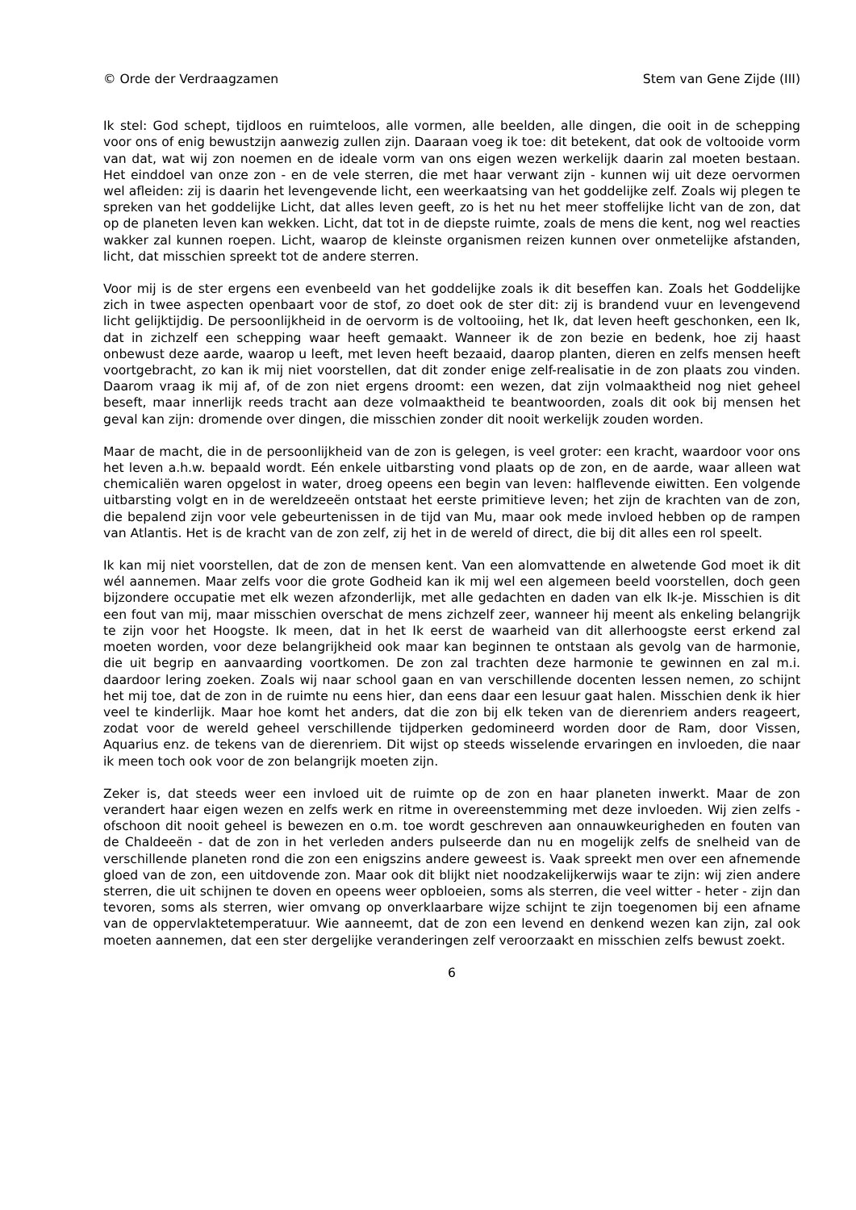© Orde der Verdraagzamen Stem van Gene Zijde (III)
Ik stel: God schept, tijdloos en ruimteloos, alle vormen, alle beelden, alle dingen, die ooit in de schepping voor ons of enig bewustzijn aanwezig zullen zijn. Daaraan voeg ik toe: dit betekent, dat ook de voltooide vorm van dat, wat wij zon noemen en de ideale vorm van ons eigen wezen werkelijk daarin zal moeten bestaan. Het einddoel van onze zon - en de vele sterren, die met haar verwant zijn - kunnen wij uit deze oervormen wel afleiden: zij is daarin het levengevende licht, een weerkaatsing van het goddelijke zelf. Zoals wij plegen te spreken van het goddelijke Licht, dat alles leven geeft, zo is het nu het meer stoffelijke licht van de zon, dat op de planeten leven kan wekken. Licht, dat tot in de diepste ruimte, zoals de mens die kent, nog wel reacties wakker zal kunnen roepen. Licht, waarop de kleinste organismen reizen kunnen over onmetelijke afstanden, licht, dat misschien spreekt tot de andere sterren.
Voor mij is de ster ergens een evenbeeld van het goddelijke zoals ik dit beseffen kan. Zoals het Goddelijke zich in twee aspecten openbaart voor de stof, zo doet ook de ster dit: zij is brandend vuur en levengevend licht gelijktijdig. De persoonlijkheid in de oervorm is de voltooiing, het Ik, dat leven heeft geschonken, een Ik, dat in zichzelf een schepping waar heeft gemaakt. Wanneer ik de zon bezie en bedenk, hoe zij haast onbewust deze aarde, waarop u leeft, met leven heeft bezaaid, daarop planten, dieren en zelfs mensen heeft voortgebracht, zo kan ik mij niet voorstellen, dat dit zonder enige zelf-realisatie in de zon plaats zou vinden. Daarom vraag ik mij af, of de zon niet ergens droomt: een wezen, dat zijn volmaaktheid nog niet geheel beseft, maar innerlijk reeds tracht aan deze volmaaktheid te beantwoorden, zoals dit ook bij mensen het geval kan zijn: dromende over dingen, die misschien zonder dit nooit werkelijk zouden worden.
Maar de macht, die in de persoonlijkheid van de zon is gelegen, is veel groter: een kracht, waardoor voor ons het leven a.h.w. bepaald wordt. Eén enkele uitbarsting vond plaats op de zon, en de aarde, waar alleen wat chemicaliën waren opgelost in water, droeg opeens een begin van leven: halflevende eiwitten. Een volgende uitbarsting volgt en in de wereldzeeën ontstaat het eerste primitieve leven; het zijn de krachten van de zon, die bepalend zijn voor vele gebeurtenissen in de tijd van Mu, maar ook mede invloed hebben op de rampen van Atlantis. Het is de kracht van de zon zelf, zij het in de wereld of direct, die bij dit alles een rol speelt.
Ik kan mij niet voorstellen, dat de zon de mensen kent. Van een alomvattende en alwetende God moet ik dit wél aannemen. Maar zelfs voor die grote Godheid kan ik mij wel een algemeen beeld voorstellen, doch geen bijzondere occupatie met elk wezen afzonderlijk, met alle gedachten en daden van elk Ik-je. Misschien is dit een fout van mij, maar misschien overschat de mens zichzelf zeer, wanneer hij meent als enkeling belangrijk te zijn voor het Hoogste. Ik meen, dat in het Ik eerst de waarheid van dit allerhoogste eerst erkend zal moeten worden, voor deze belangrijkheid ook maar kan beginnen te ontstaan als gevolg van de harmonie, die uit begrip en aanvaarding voortkomen. De zon zal trachten deze harmonie te gewinnen en zal m.i. daardoor lering zoeken. Zoals wij naar school gaan en van verschillende docenten lessen nemen, zo schijnt het mij toe, dat de zon in de ruimte nu eens hier, dan eens daar een lesuur gaat halen. Misschien denk ik hier veel te kinderlijk. Maar hoe komt het anders, dat die zon bij elk teken van de dierenriem anders reageert, zodat voor de wereld geheel verschillende tijdperken gedomineerd worden door de Ram, door Vissen, Aquarius enz. de tekens van de dierenriem. Dit wijst op steeds wisselende ervaringen en invloeden, die naar ik meen toch ook voor de zon belangrijk moeten zijn.
Zeker is, dat steeds weer een invloed uit de ruimte op de zon en haar planeten inwerkt. Maar de zon verandert haar eigen wezen en zelfs werk en ritme in overeenstemming met deze invloeden. Wij zien zelfs - ofschoon dit nooit geheel is bewezen en o.m. toe wordt geschreven aan onnauwkeurigheden en fouten van de Chaldeeën - dat de zon in het verleden anders pulseerde dan nu en mogelijk zelfs de snelheid van de verschillende planeten rond die zon een enigszins andere geweest is. Vaak spreekt men over een afnemende gloed van de zon, een uitdovende zon. Maar ook dit blijkt niet noodzakelijkerwijs waar te zijn: wij zien andere sterren, die uit schijnen te doven en opeens weer opbloeien, soms als sterren, die veel witter - heter - zijn dan tevoren, soms als sterren, wier omvang op onverklaarbare wijze schijnt te zijn toegenomen bij een afname van de oppervlaktetemperatuur. Wie aanneemt, dat de zon een levend en denkend wezen kan zijn, zal ook moeten aannemen, dat een ster dergelijke veranderingen zelf veroorzaakt en misschien zelfs bewust zoekt.
6